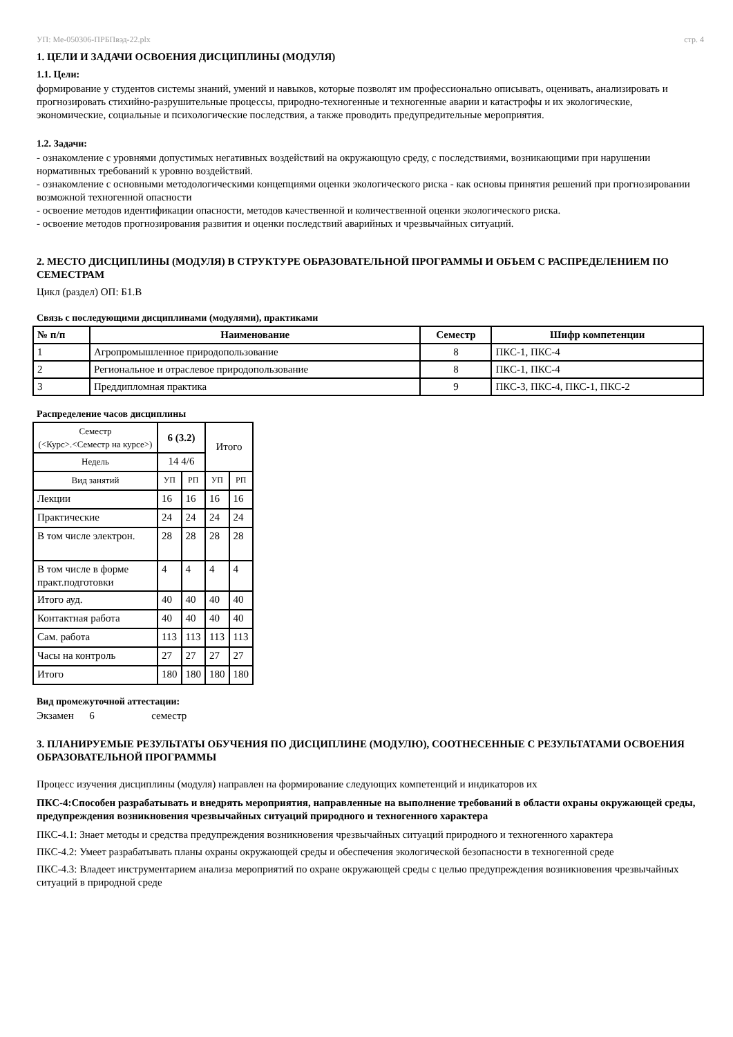УП: Ме-050306-ПРБПвэд-22.plx стр. 4
1. ЦЕЛИ И ЗАДАЧИ ОСВОЕНИЯ ДИСЦИПЛИНЫ (МОДУЛЯ)
1.1. Цели:
формирование у студентов системы знаний, умений и навыков, которые позволят им профессионально описывать, оценивать, анализировать и прогнозировать стихийно-разрушительные процессы, природно-техногенные и техногенные аварии и катастрофы и их экологические, экономические, социальные и психологические последствия, а также проводить предупредительные мероприятия.
1.2. Задачи:
- ознакомление с уровнями допустимых негативных воздействий на окружающую среду, с последствиями, возникающими при нарушении нормативных требований к уровню воздействий.
- ознакомление с основными методологическими концепциями оценки экологического риска - как основы принятия решений при прогнозировании возможной техногенной опасности
- освоение методов идентификации опасности, методов качественной и количественной оценки экологического риска.
- освоение методов прогнозирования развития и оценки последствий аварийных и чрезвычайных ситуаций.
2. МЕСТО ДИСЦИПЛИНЫ (МОДУЛЯ) В СТРУКТУРЕ ОБРАЗОВАТЕЛЬНОЙ ПРОГРАММЫ И ОБЪЕМ С РАСПРЕДЕЛЕНИЕМ ПО СЕМЕСТРАМ
Цикл (раздел) ОП: Б1.В
Связь с последующими дисциплинами (модулями), практиками
| № п/п | Наименование | Семестр | Шифр компетенции |
| --- | --- | --- | --- |
| 1 | Агропромышленное природопользование | 8 | ПКС-1, ПКС-4 |
| 2 | Региональное и отраслевое природопользование | 8 | ПКС-1, ПКС-4 |
| 3 | Преддипломная практика | 9 | ПКС-3, ПКС-4, ПКС-1, ПКС-2 |
Распределение часов дисциплины
| Семестр (<Курс>.<Семестр на курсе>) | 6 (3.2) | | Итого | |
| Недель | 14 4/6 | | | |
| Вид занятий | УП | РП | УП | РП |
| Лекции | 16 | 16 | 16 | 16 |
| Практические | 24 | 24 | 24 | 24 |
| В том числе электрон. | 28 | 28 | 28 | 28 |
| В том числе в форме практ.подготовки | 4 | 4 | 4 | 4 |
| Итого ауд. | 40 | 40 | 40 | 40 |
| Контактная работа | 40 | 40 | 40 | 40 |
| Сам. работа | 113 | 113 | 113 | 113 |
| Часы на контроль | 27 | 27 | 27 | 27 |
| Итого | 180 | 180 | 180 | 180 |
Вид промежуточной аттестации:
Экзамен 6 семестр
3. ПЛАНИРУЕМЫЕ РЕЗУЛЬТАТЫ ОБУЧЕНИЯ ПО ДИСЦИПЛИНЕ (МОДУЛЮ), СООТНЕСЕННЫЕ С РЕЗУЛЬТАТАМИ ОСВОЕНИЯ ОБРАЗОВАТЕЛЬНОЙ ПРОГРАММЫ
Процесс изучения дисциплины (модуля) направлен на формирование следующих компетенций и индикаторов их
ПКС-4:Способен разрабатывать и внедрять мероприятия, направленные на выполнение требований в области охраны окружающей среды, предупреждения возникновения чрезвычайных ситуаций природного и техногенного характера
ПКС-4.1: Знает методы и средства предупреждения возникновения чрезвычайных ситуаций природного и техногенного характера
ПКС-4.2: Умеет разрабатывать планы охраны окружающей среды и обеспечения экологической безопасности в техногенной среде
ПКС-4.3: Владеет инструментарием анализа мероприятий по охране окружающей среды с целью предупреждения возникновения чрезвычайных ситуаций в природной среде